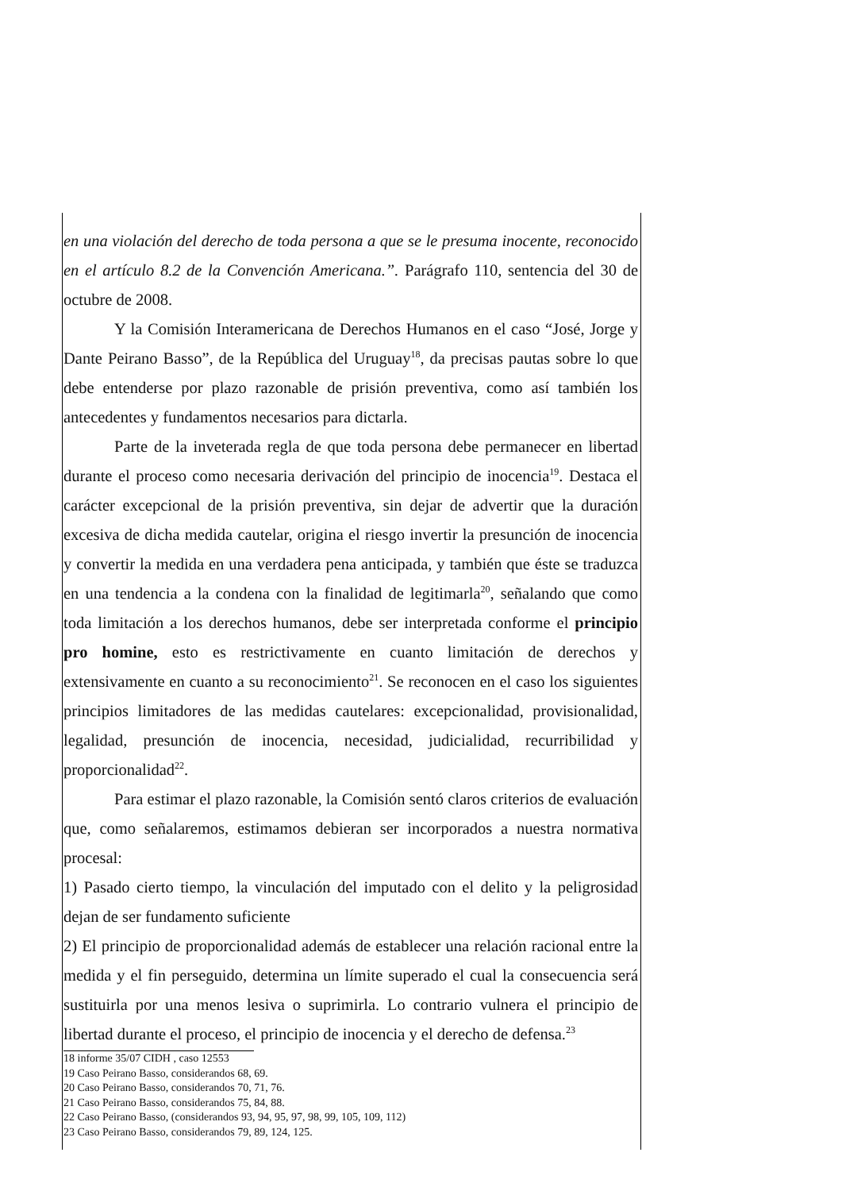en una violación del derecho de toda persona a que se le presuma inocente, reconocido en el artículo 8.2 de la Convención Americana.”. Parágrafo 110, sentencia del 30 de octubre de 2008.
Y la Comisión Interamericana de Derechos Humanos en el caso “José, Jorge y Dante Peirano Basso”, de la República del Uruguay<sup>18</sup>, da precisas pautas sobre lo que debe entenderse por plazo razonable de prisión preventiva, como así también los antecedentes y fundamentos necesarios para dictarla.
Parte de la inveterada regla de que toda persona debe permanecer en libertad durante el proceso como necesaria derivación del principio de inocencia<sup>19</sup>. Destaca el carácter excepcional de la prisión preventiva, sin dejar de advertir que la duración excesiva de dicha medida cautelar, origina el riesgo invertir la presunción de inocencia y convertir la medida en una verdadera pena anticipada, y también que éste se traduzca en una tendencia a la condena con la finalidad de legitimarla<sup>20</sup>, señalando que como toda limitación a los derechos humanos, debe ser interpretada conforme el principio pro homine, esto es restrictivamente en cuanto limitación de derechos y extensivamente en cuanto a su reconocimiento<sup>21</sup>. Se reconocen en el caso los siguientes principios limitadores de las medidas cautelares: excepcionalidad, provisionalidad, legalidad, presunción de inocencia, necesidad, judicialidad, recurribilidad y proporcionalidad<sup>22</sup>.
Para estimar el plazo razonable, la Comisión sentó claros criterios de evaluación que, como señalaremos, estimamos debieran ser incorporados a nuestra normativa procesal:
1) Pasado cierto tiempo, la vinculación del imputado con el delito y la peligrosidad dejan de ser fundamento suficiente
2) El principio de proporcionalidad además de establecer una relación racional entre la medida y el fin perseguido, determina un límite superado el cual la consecuencia será sustituirla por una menos lesiva o suprimirla. Lo contrario vulnera el principio de libertad durante el proceso, el principio de inocencia y el derecho de defensa.<sup>23</sup>
18 informe 35/07 CIDH , caso 12553
19 Caso Peirano Basso, considerandos 68, 69.
20 Caso Peirano Basso, considerandos 70, 71, 76.
21 Caso Peirano Basso, considerandos 75, 84, 88.
22 Caso Peirano Basso, (considerandos 93, 94, 95, 97, 98, 99, 105, 109, 112)
23 Caso Peirano Basso, considerandos 79, 89, 124, 125.